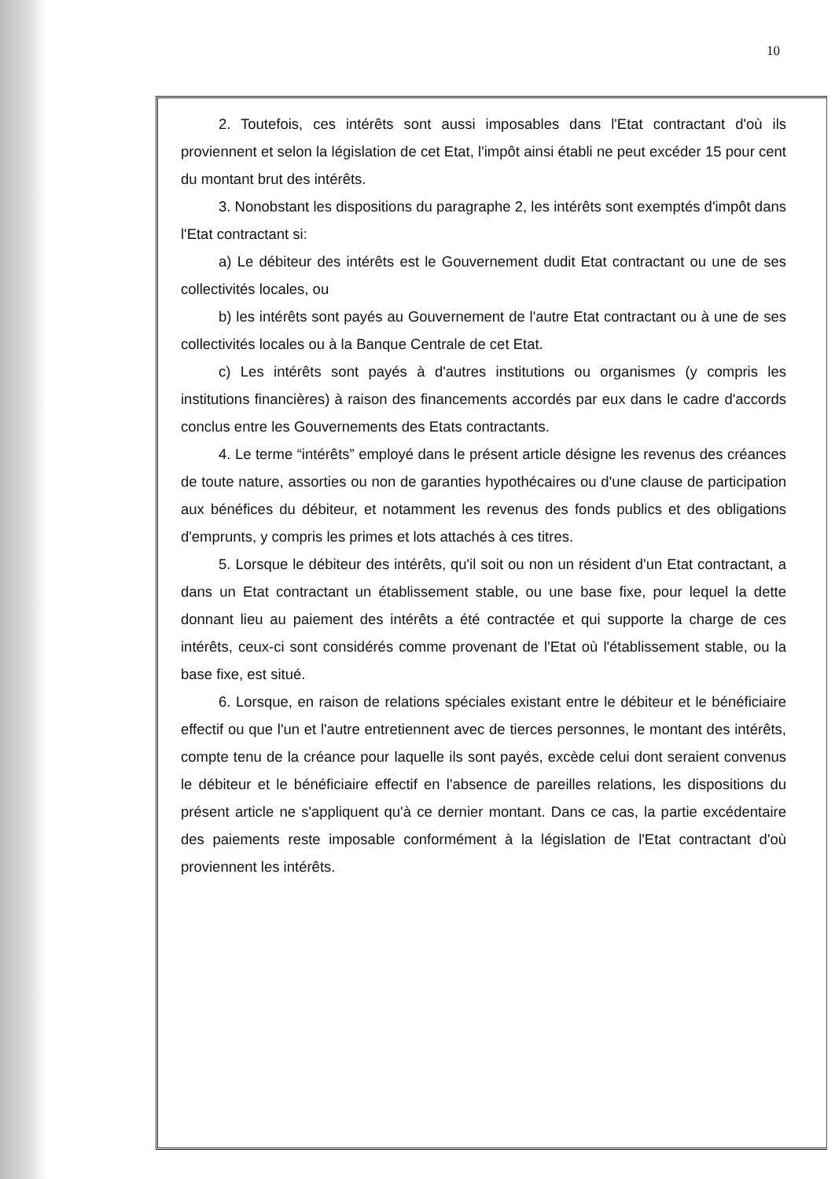10
2. Toutefois, ces intérêts sont aussi imposables dans l'Etat contractant d'où ils proviennent et selon la législation de cet Etat, l'impôt ainsi établi ne peut excéder 15 pour cent du montant brut des intérêts.
3. Nonobstant les dispositions du paragraphe 2, les intérêts sont exemptés d'impôt dans l'Etat contractant si:
a) Le débiteur des intérêts est le Gouvernement dudit Etat contractant ou une de ses collectivités locales, ou
b) les intérêts sont payés au Gouvernement de l'autre Etat contractant ou à une de ses collectivités locales ou à la Banque Centrale de cet Etat.
c) Les intérêts sont payés à d'autres institutions ou organismes (y compris les institutions financières) à raison des financements accordés par eux dans le cadre d'accords conclus entre les Gouvernements des Etats contractants.
4. Le terme “intérêts” employé dans le présent article désigne les revenus des créances de toute nature, assorties ou non de garanties hypothécaires ou d'une clause de participation aux bénéfices du débiteur, et notamment les revenus des fonds publics et des obligations d'emprunts, y compris les primes et lots attachés à ces titres.
5. Lorsque le débiteur des intérêts, qu'il soit ou non un résident d'un Etat contractant, a dans un Etat contractant un établissement stable, ou une base fixe, pour lequel la dette donnant lieu au paiement des intérêts a été contractée et qui supporte la charge de ces intérêts, ceux-ci sont considérés comme provenant de l'Etat où l'établissement stable, ou la base fixe, est situé.
6. Lorsque, en raison de relations spéciales existant entre le débiteur et le bénéficiaire effectif ou que l'un et l'autre entretiennent avec de tierces personnes, le montant des intérêts, compte tenu de la créance pour laquelle ils sont payés, excède celui dont seraient convenus le débiteur et le bénéficiaire effectif en l'absence de pareilles relations, les dispositions du présent article ne s'appliquent qu'à ce dernier montant. Dans ce cas, la partie excédentaire des paiements reste imposable conformément à la législation de l'Etat contractant d'où proviennent les intérêts.